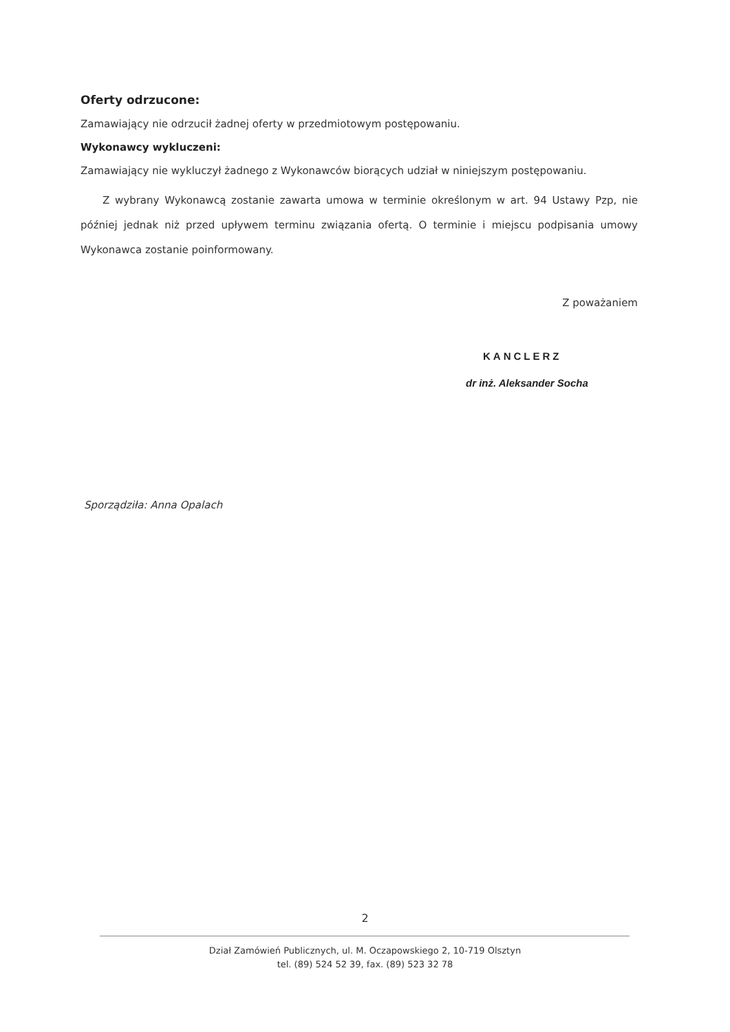Oferty odrzucone:
Zamawiający nie odrzucił żadnej oferty w przedmiotowym postępowaniu.
Wykonawcy wykluczeni:
Zamawiający nie wykluczył żadnego z Wykonawców biorących udział w niniejszym postępowaniu.
Z wybrany Wykonawcą zostanie zawarta umowa w terminie określonym w art. 94 Ustawy Pzp, nie później jednak niż przed upływem terminu związania ofertą. O terminie i miejscu podpisania umowy Wykonawca zostanie poinformowany.
Z poważaniem
KANCLERZ
dr inż. Aleksander Socha
Sporządziła: Anna Opalach
2
Dział Zamówień Publicznych, ul. M. Oczapowskiego 2, 10-719 Olsztyn
tel. (89) 524 52 39, fax. (89) 523 32 78